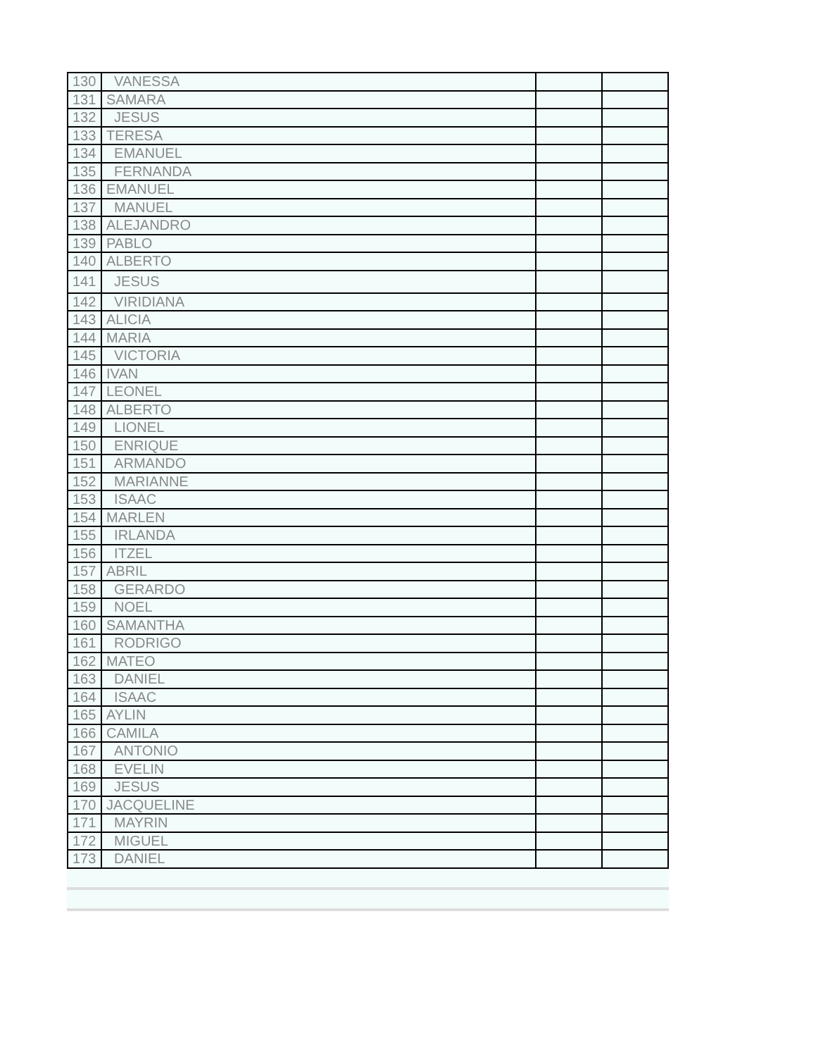| 130 | VANESSA | | |
| 131 | SAMARA | | |
| 132 | JESUS | | |
| 133 | TERESA | | |
| 134 | EMANUEL | | |
| 135 | FERNANDA | | |
| 136 | EMANUEL | | |
| 137 | MANUEL | | |
| 138 | ALEJANDRO | | |
| 139 | PABLO | | |
| 140 | ALBERTO | | |
| 141 | JESUS | | |
| 142 | VIRIDIANA | | |
| 143 | ALICIA | | |
| 144 | MARIA | | |
| 145 | VICTORIA | | |
| 146 | IVAN | | |
| 147 | LEONEL | | |
| 148 | ALBERTO | | |
| 149 | LIONEL | | |
| 150 | ENRIQUE | | |
| 151 | ARMANDO | | |
| 152 | MARIANNE | | |
| 153 | ISAAC | | |
| 154 | MARLEN | | |
| 155 | IRLANDA | | |
| 156 | ITZEL | | |
| 157 | ABRIL | | |
| 158 | GERARDO | | |
| 159 | NOEL | | |
| 160 | SAMANTHA | | |
| 161 | RODRIGO | | |
| 162 | MATEO | | |
| 163 | DANIEL | | |
| 164 | ISAAC | | |
| 165 | AYLIN | | |
| 166 | CAMILA | | |
| 167 | ANTONIO | | |
| 168 | EVELIN | | |
| 169 | JESUS | | |
| 170 | JACQUELINE | | |
| 171 | MAYRIN | | |
| 172 | MIGUEL | | |
| 173 | DANIEL | | |